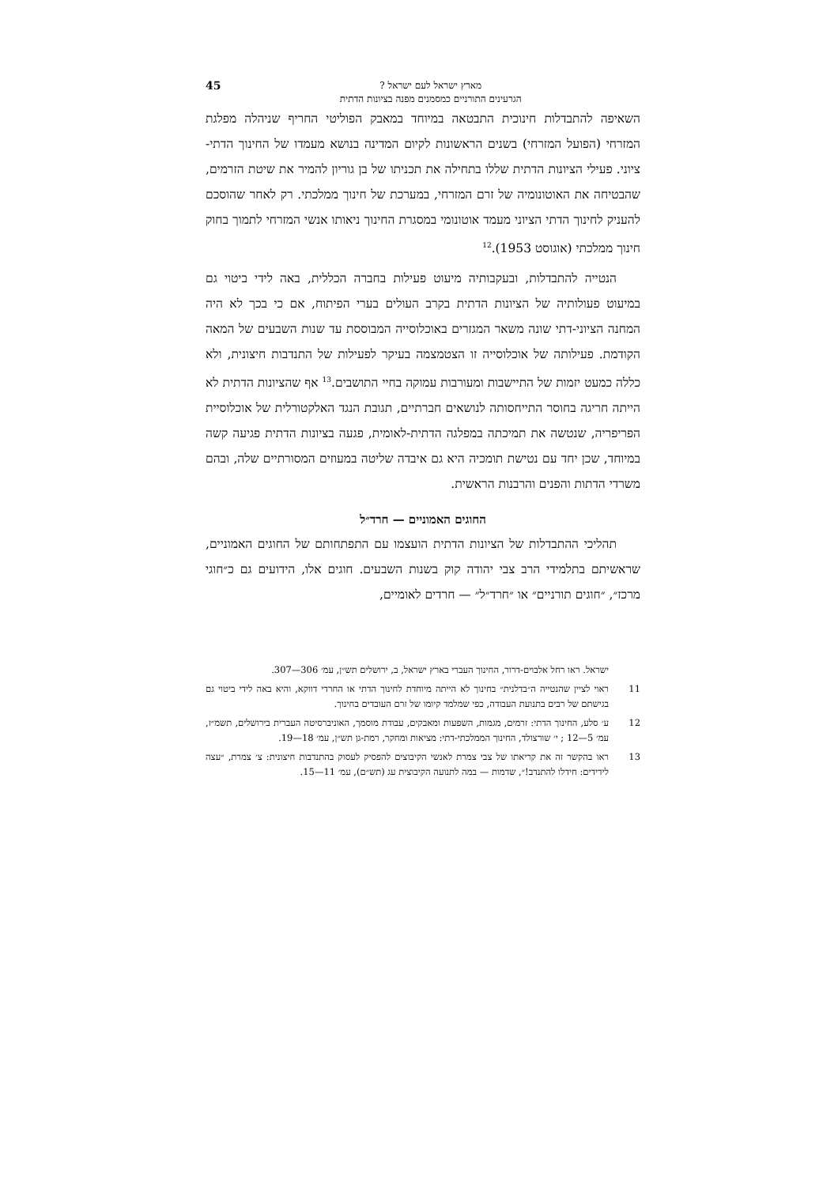מארץ ישראל לעם ישראל ?
הגרעינים התורניים כמסמנים מפנה בציונות הדתית
45
השאיפה להתבדלות חינוכית התבטאה במיוחד במאבק הפוליטי החריף שניהלה מפלגת המזרחי (הפועל המזרחי) בשנים הראשונות לקיום המדינה בנושא מעמדו של החינוך הדתי-ציוני. פעילי הציונות הדתית שללו בתחילה את תכניתו של בן גוריון להמיר את שיטת הזרמים, שהבטיחה את האוטונומיה של זרם המזרחי, במערכת של חינוך ממלכתי. רק לאחר שהוסכם להעניק לחינוך הדתי הציוני מעמד אוטונומי במסגרת החינוך ניאותו אנשי המזרחי לתמוך בחוק חינוך ממלכתי (אוגוסט 1953).<sup>12</sup>
הנטייה להתבדלות, ובעקבותיה מיעוט פעילות בחברה הכללית, באה לידי ביטוי גם במיעוט פעולותיה של הציונות הדתית בקרב העולים בערי הפיתוח, אם כי בכך לא היה המחנה הציוני-דתי שונה משאר המגזרים באוכלוסייה המבוססת עד שנות השבעים של המאה הקודמת. פעילותה של אוכלוסייה זו הצטמצמה בעיקר לפעילות של התנדבות חיצונית, ולא כללה כמעט יזמות של התיישבות ומעורבות עמוקה בחיי התושבים.<sup>13</sup> אף שהציונות הדתית לא הייתה חריגה בחוסר התייחסותה לנושאים חברתיים, תגובת הנגד האלקטורלית של אוכלוסיית הפריפריה, שנטשה את תמיכתה במפלגה הדתית-לאומית, פגעה בציונות הדתית פגיעה קשה במיוחד, שכן יחד עם נטישת תומכיה היא גם איבדה שליטה במעוזים המסורתיים שלה, ובהם משרדי הדתות והפנים והרבנות הראשית.
החוגים האמוניים — חרד״ל
תהליכי ההתבדלות של הציונות הדתית הועצמו עם התפתחותם של החוגים האמוניים, שראשיתם בתלמידי הרב צבי יהודה קוק בשנות השבעים. חוגים אלו, הידועים גם כ״חוגי מרכז״, ״חוגים תורניים״ או ״חרד״ל״ — חרדים לאומיים,
ישראל. ראו רחל אלבוים-דרור, החינוך העברי בארץ ישראל, ב, ירושלים תש״ן, עמ׳ 306—307.
11 ראוי לציין שהנטייה ה״בדלנית״ בחינוך לא הייתה מיוחדת לחינוך הדתי או החרדי דווקא, והיא באה לידי ביטוי גם בגישתם של רבים בתנועת העבודה, כפי שמלמד קיומו של זרם העובדים בחינוך.
12 ע׳ סלע, החינוך הדתי: זרמים, מגמות, השפעות ומאבקים, עבודת מוסמך, האוניברסיטה העברית בירושלים, תשמ״ז, עמ׳ 5—12 ; י׳ שורצולד, החינוך הממלכתי-דתי: מציאות ומחקר, רמת-גן תש״ן, עמ׳ 18—19.
13 ראו בהקשר זה את קריאתו של צבי צמרת לאנשי הקיבוצים להפסיק לעסוק בהתנדבות חיצונית: צ׳ צמרת, ״עצה לידידים: חידלו להתנדב!״, שדמות — במה לתנועה הקיבוצית עג (תש״ם), עמ׳ 11—15.